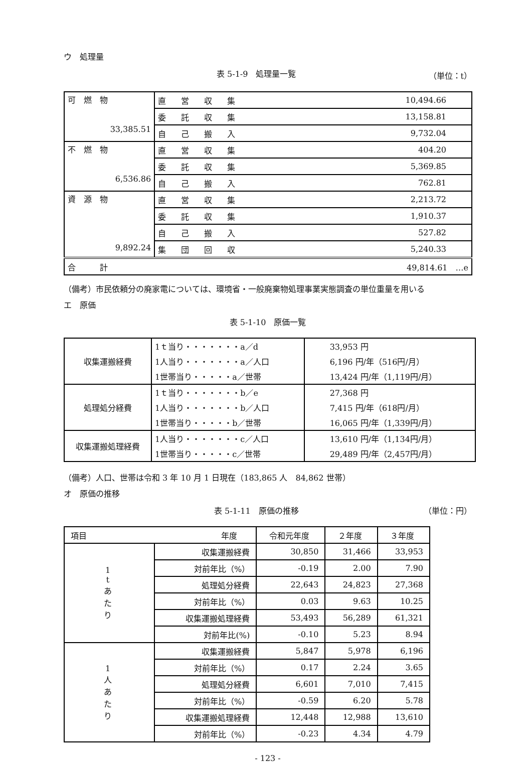ウ　処理量
表 5-1-9　処理量一覧 （単位：t）
| 可 燃 物 33,385.51 | 直営収集 | 10,494.66 |
| | 委託収集 | 13,158.81 |
| | 自己搬入 | 9,732.04 |
| 不 燃 物 6,536.86 | 直営収集 | 404.20 |
| | 委託収集 | 5,369.85 |
| | 自己搬入 | 762.81 |
| 資 源 物 9,892.24 | 直営収集 | 2,213.72 |
| | 委託収集 | 1,910.37 |
| | 自己搬入 | 527.82 |
| | 集団回収 | 5,240.33 |
| 合 計 | | 49,814.61 …e |
（備考）市民依頼分の廃家電については、環境省・一般廃棄物処理事業実態調査の単位重量を用いる
エ　原価
表 5-1-10　原価一覧
| 収集運搬経費 | 1ｔ当り・・・・・・・a／d | 33,953 円 |
| | 1人当り・・・・・・・a／人口 | 6,196 円/年（516円/月） |
| | 1世帯当り・・・・・a／世帯 | 13,424 円/年（1,119円/月） |
| 処理処分経費 | 1ｔ当り・・・・・・・b／e | 27,368 円 |
| | 1人当り・・・・・・・b／人口 | 7,415 円/年（618円/月） |
| | 1世帯当り・・・・・b／世帯 | 16,065 円/年（1,339円/月） |
| 収集運搬処理経費 | 1人当り・・・・・・・c／人口 | 13,610 円/年（1,134円/月） |
| | 1世帯当り・・・・・c／世帯 | 29,489 円/年（2,457円/月） |
（備考）人口、世帯は令和 3 年 10 月 1 日現在（183,865 人　84,862 世帯）
オ　原価の推移
表 5-1-11　原価の推移 （単位：円）
| 項目 年度 | | 令和元年度 | ２年度 | ３年度 |
| --- | --- | --- | --- | --- |
| 1 t あ た り | 収集運搬経費 | 30,850 | 31,466 | 33,953 |
| | 対前年比（%） | -0.19 | 2.00 | 7.90 |
| | 処理処分経費 | 22,643 | 24,823 | 27,368 |
| | 対前年比（%） | 0.03 | 9.63 | 10.25 |
| | 収集運搬処理経費 | 53,493 | 56,289 | 61,321 |
| | 対前年比(%) | -0.10 | 5.23 | 8.94 |
| 1 人 あ た り | 収集運搬経費 | 5,847 | 5,978 | 6,196 |
| | 対前年比（%） | 0.17 | 2.24 | 3.65 |
| | 処理処分経費 | 6,601 | 7,010 | 7,415 |
| | 対前年比（%） | -0.59 | 6.20 | 5.78 |
| | 収集運搬処理経費 | 12,448 | 12,988 | 13,610 |
| | 対前年比（%） | -0.23 | 4.34 | 4.79 |
- 123 -